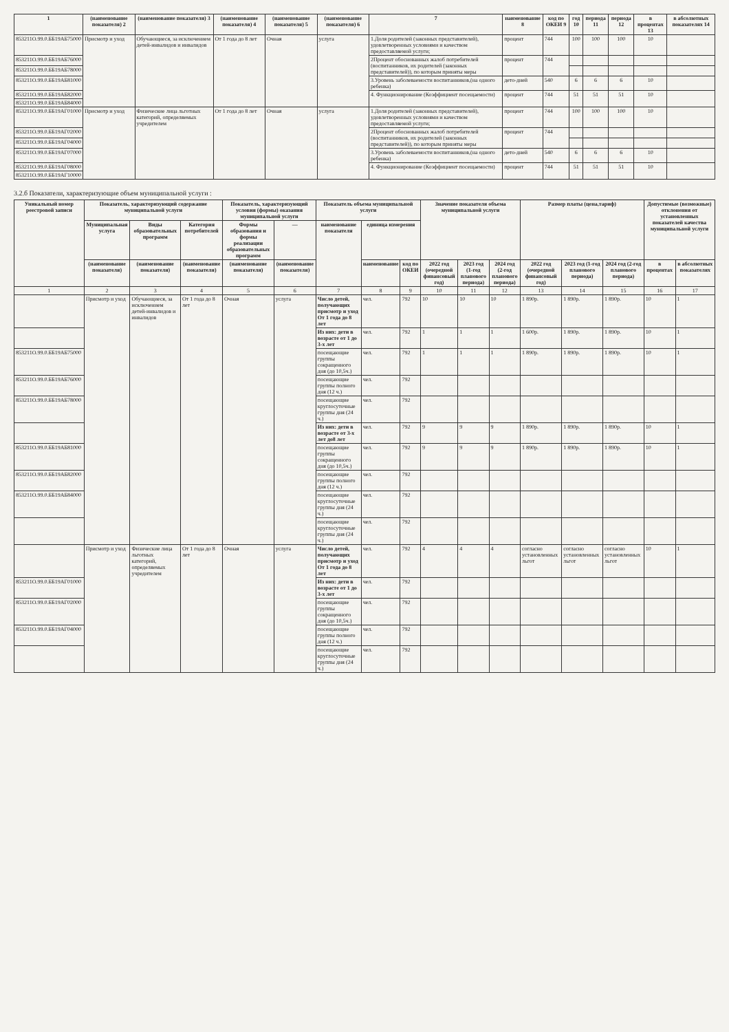| 1 | (наименование показателя) 2 | (наименование показателя) 3 | (наименование показателя) 4 | (наименование показателя) 5 | (наименование показателя) 6 | 7 | наименование 8 | код по ОКЕИ 9 | год 10 | периода 11 | периода 12 | в процентах 13 | в абсолютных показателях 14 |
| --- | --- | --- | --- | --- | --- | --- | --- | --- | --- | --- | --- | --- | --- |
| 853211О.99.0.ББ19АБ75000 | Присмотр и уход | Обучающиеся, за исключением детей-инвалидов и инвалидов | От 1 года до 8 лет | Очная | услуга | 1.Доля родителей (законных представителей), удовлетворенных условиями и качеством предоставляемой услуги; | процент | 744 | 100 | 100 | 100 | 10 | |
| 853211О.99.0.ББ19АБ76000 | | | | | | 2Процент обоснованных жалоб потребителей (воспитанников, их родителей (законных представителей)), по которым приняты меры | процент | 744 | | | | | |
| 853211О.99.0.ББ19АБ78000 | | | | | | | | | | | | | |
| 853211О.99.0.ББ19АБ81000 | | | | | | 3.Уровень заболеваемости воспитанников,(на одного ребенка) | дето-дней | 540 | 6 | 6 | 6 | 10 | |
| 853211О.99.0.ББ19АБ82000 | | | | | | 4. Функционирование (Коэффициент посещаемости) | процент | 744 | 51 | 51 | 51 | 10 | |
| 853211О.99.0.ББ19АБ84000 | | | | | | | | | | | | | |
| 853211О.99.0.ББ19АГ01000 | Присмотр и уход | Физические лица льготных категорий, определяемых учредителем | От 1 года до 8 лет | Очная | услуга | 1.Доля родителей (законных представителей), удовлетворенных условиями и качеством предоставляемой услуги; | процент | 744 | 100 | 100 | 100 | 10 | |
| 853211О.99.0.ББ19АГ02000 | | | | | | 2Процент обоснованных жалоб потребителей (воспитанников, их родителей (законных представителей)), по которым приняты меры | процент | 744 | | | | | |
| 853211О.99.0.ББ19АГ04000 | | | | | | | | | | | | | |
| 853211О.99.0.ББ19АГ07000 | | | | | | 3.Уровень заболеваемости воспитанников,(на одного ребенка) | дето-дней | 540 | 6 | 6 | 6 | 10 | |
| 853211О.99.0.ББ19АГ08000 | | | | | | 4. Функционирование (Коэффициент посещаемости) | процент | 744 | 51 | 51 | 51 | 10 | |
| 853211О.99.0.ББ19АГ10000 | | | | | | | | | | | | | |
3.2.б Показатели, характеризующие объем муниципальной услуги :
| Уникальный номер реестровой записи | Показатель, характеризующий содержание муниципальной услуги | | | Показатель, характеризующий условия (формы) оказания муниципальной услуги | | Показатель объема муниципальной услуги | | | Значение показателя объема муниципальной услуги | | | Размер платы (цена,тариф) | | | Допустимые (возможные) отклонения от установленных показателей качества муниципальной услуги | |
| --- | --- | --- | --- | --- | --- | --- | --- | --- | --- | --- | --- | --- | --- | --- | --- | --- |
| | Муниципальная услуга | Виды образовательных программ | Категория потребителей | Формы образования и формы реализации образовательных программ | — | наименование показателя | единица измерения | | | | | | | | | |
| | (наименование показателя) | (наименование показателя) | (наименование показателя) | (наименование показателя) | (наименование показателя) | | наименование | код по ОКЕИ | 2022 год (очередной финансовый год) | 2023 год (1-год планового периода) | 2024 год (2-год планового периода) | 2022 год (очередной финансовый год) | 2023 год (1-год планового периода) | 2024 год (2-год планового периода) | в процентах | в абсолютных показателях |
| 1 | 2 | 3 | 4 | 5 | 6 | 7 | 8 | 9 | 10 | 11 | 12 | 13 | 14 | 15 | 16 | 17 |
| | Присмотр и уход | Обучающиеся, за исключением детей-инвалидов и инвалидов | От 1 года до 8 лет | Очная | услуга | Число детей, получающих присмотр и уход От 1 года до 8 лет | чел. | 792 | 10 | 10 | 10 | 1 890р. | 1 890р. | 1 890р. | 10 | 1 |
| | | | | | | Из них: дети в возрасте от 1 до 3-х лет | чел. | 792 | 1 | 1 | 1 | 1 600р. | 1 890р. | 1 890р. | 10 | 1 |
| 853211О.99.0.ББ19АБ75000 | | | | | | посещающие группы сокращенного дня (до 10,5ч.) | чел. | 792 | 1 | 1 | 1 | 1 890р. | 1 890р. | 1 890р. | 10 | 1 |
| 853211О.99.0.ББ19АБ76000 | | | | | | посещающие группы полного дня (12 ч.) | чел. | 792 | | | | | | | | |
| 853211О.99.0.ББ19АБ78000 | | | | | | посещающие круглосуточные группы дня (24 ч.) | чел. | 792 | | | | | | | | |
| | | | | | | Из них: дети в возрасте от 3-х лет до8 лет | чел. | 792 | 9 | 9 | 9 | 1 890р. | 1 890р. | 1 890р. | 10 | 1 |
| 853211О.99.0.ББ19АБ81000 | | | | | | посещающие группы сокращенного дня (до 10,5ч.) | чел. | 792 | 9 | 9 | 9 | 1 890р. | 1 890р. | 1 890р. | 10 | 1 |
| 853211О.99.0.ББ19АБ82000 | | | | | | посещающие группы полного дня (12 ч.) | чел. | 792 | | | | | | | | |
| 853211О.99.0.ББ19АБ84000 | | | | | | посещающие круглосуточные группы дня (24 ч.) | чел. | 792 | | | | | | | | |
| | | | | | | посещающие круглосуточные группы дня (24 ч.) | чел. | 792 | | | | | | | | |
| | Присмотр и уход | Физические лица льготных категорий, определяемых учредителем | От 1 года до 8 лет | Очная | услуга | Число детей, получающих присмотр и уход От 1 года до 8 лет | чел. | 792 | 4 | 4 | 4 | согласно установленных льгот | согласно установленных льгот | согласно установленных льгот | 10 | 1 |
| 853211О.99.0.ББ19АГ01000 | | | | | | Из них: дети в возрасте от 1 до 3-х лет | чел. | 792 | | | | | | | | |
| 853211О.99.0.ББ19АГ02000 | | | | | | посещающие группы сокращенного дня (до 10,5ч.) | чел. | 792 | | | | | | | | |
| 853211О.99.0.ББ19АГ04000 | | | | | | посещающие группы полного дня (12 ч.) | чел. | 792 | | | | | | | | |
| | | | | | | посещающие круглосуточные группы дня (24 ч.) | чел. | 792 | | | | | | | | |